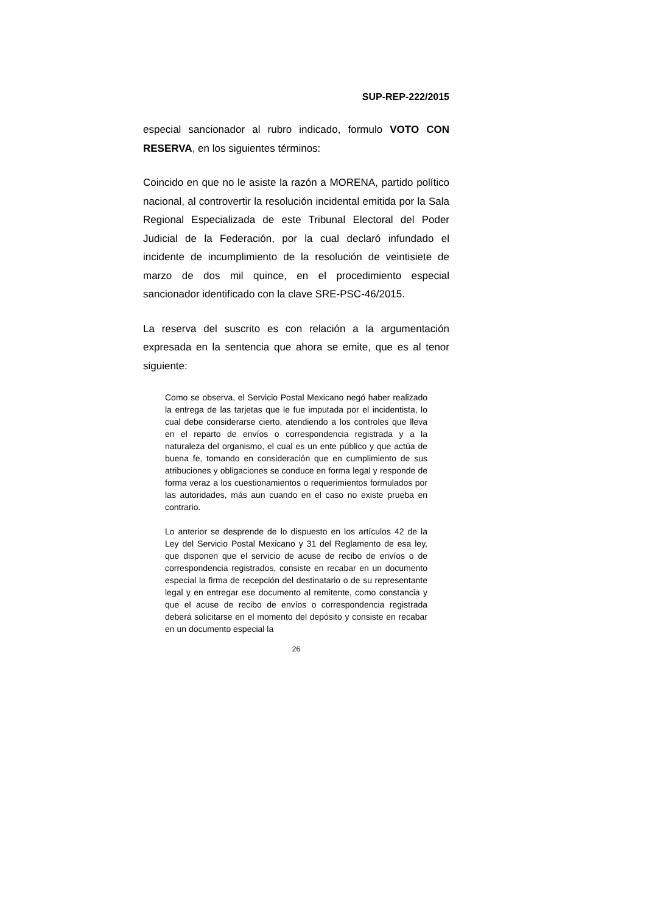SUP-REP-222/2015
especial sancionador al rubro indicado, formulo VOTO CON RESERVA, en los siguientes términos:
Coincido en que no le asiste la razón a MORENA, partido político nacional, al controvertir la resolución incidental emitida por la Sala Regional Especializada de este Tribunal Electoral del Poder Judicial de la Federación, por la cual declaró infundado el incidente de incumplimiento de la resolución de veintisiete de marzo de dos mil quince, en el procedimiento especial sancionador identificado con la clave SRE-PSC-46/2015.
La reserva del suscrito es con relación a la argumentación expresada en la sentencia que ahora se emite, que es al tenor siguiente:
Como se observa, el Servicio Postal Mexicano negó haber realizado la entrega de las tarjetas que le fue imputada por el incidentista, lo cual debe considerarse cierto, atendiendo a los controles que lleva en el reparto de envíos o correspondencia registrada y a la naturaleza del organismo, el cual es un ente público y que actúa de buena fe, tomando en consideración que en cumplimiento de sus atribuciones y obligaciones se conduce en forma legal y responde de forma veraz a los cuestionamientos o requerimientos formulados por las autoridades, más aun cuando en el caso no existe prueba en contrario.
Lo anterior se desprende de lo dispuesto en los artículos 42 de la Ley del Servicio Postal Mexicano y 31 del Reglamento de esa ley, que disponen que el servicio de acuse de recibo de envíos o de correspondencia registrados, consiste en recabar en un documento especial la firma de recepción del destinatario o de su representante legal y en entregar ese documento al remitente, como constancia y que el acuse de recibo de envíos o correspondencia registrada deberá solicitarse en el momento del depósito y consiste en recabar en un documento especial la
26